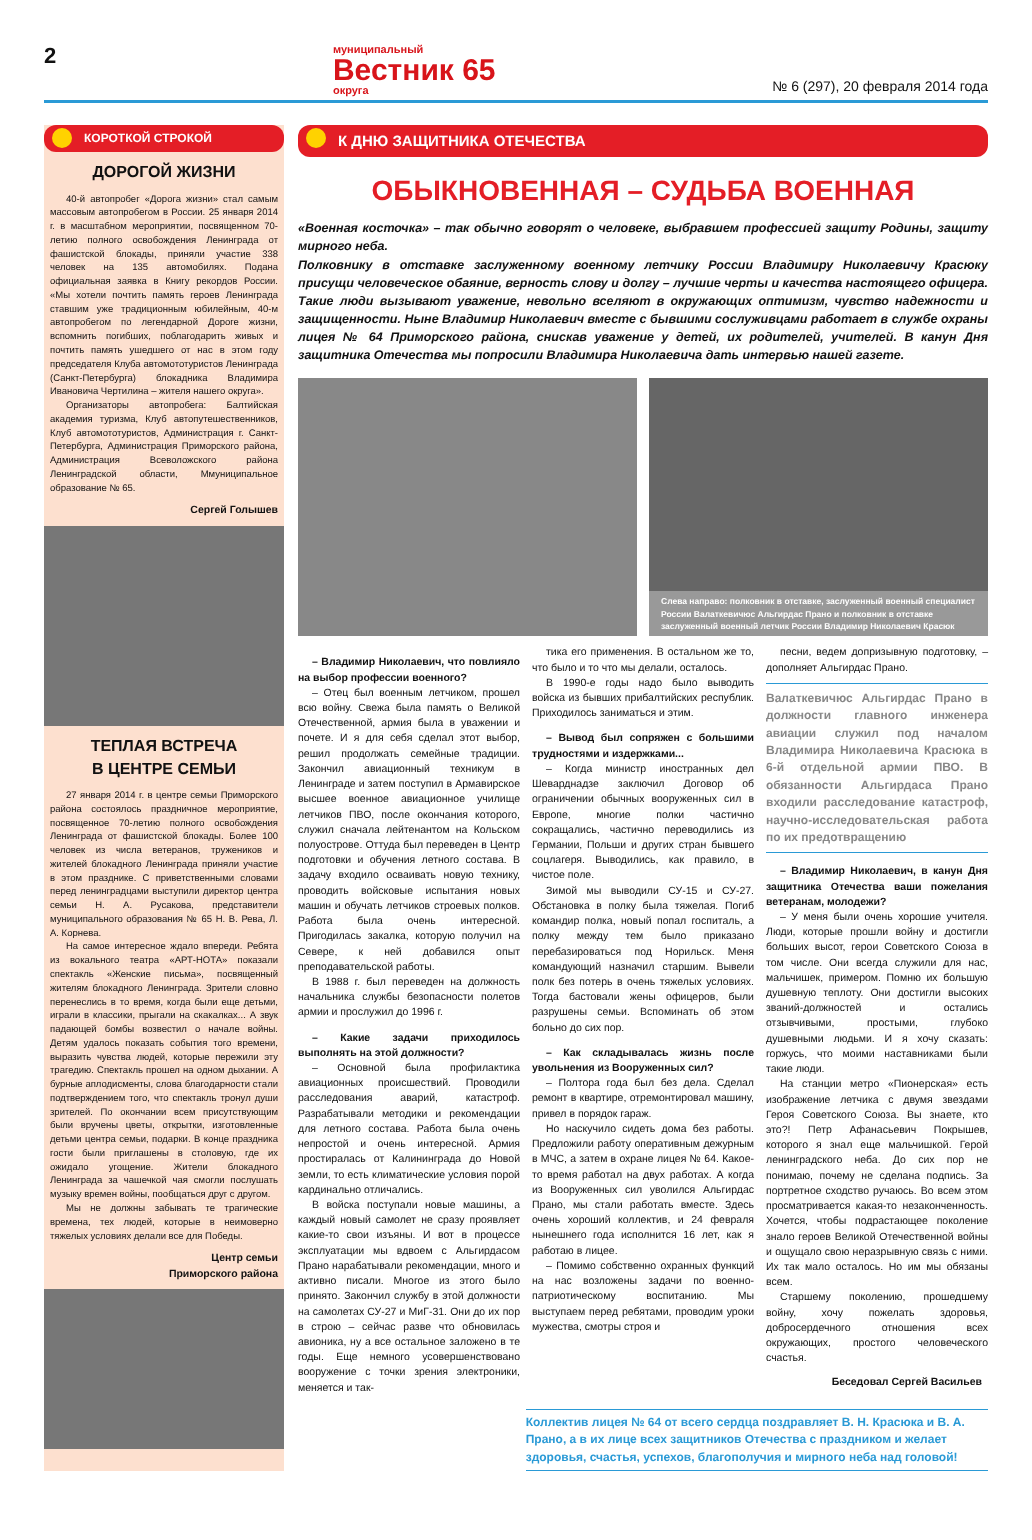2
муниципальный
Вестник 65
округа
№ 6 (297), 20 февраля 2014 года
КОРОТКОЙ СТРОКОЙ
ДОРОГОЙ ЖИЗНИ
40-й автопробег «Дорога жизни» стал самым массовым автопробегом в России. 25 января 2014 г. в масштабном мероприятии, посвященном 70-летию полного освобождения Ленинграда от фашистской блокады, приняли участие 338 человек на 135 автомобилях. Подана официальная заявка в Книгу рекордов России. «Мы хотели почтить память героев Ленинграда ставшим уже традиционным юбилейным, 40-м автопробегом по легендарной Дороге жизни, вспомнить погибших, поблагодарить живых и почтить память ушедшего от нас в этом году председателя Клуба автомототуристов Ленинграда (Санкт-Петербурга) блокадника Владимира Ивановича Чертилина – жителя нашего округа».
Организаторы автопробега: Балтийская академия туризма, Клуб автопутешественников, Клуб автомототуристов, Администрация г. Санкт-Петербурга, Администрация Приморского района, Администрация Всеволожского района Ленинградской области, Ммуниципальное образование № 65.
Сергей Голышев
ТЕПЛАЯ ВСТРЕЧА
В ЦЕНТРЕ СЕМЬИ
27 января 2014 г. в центре семьи Приморского района состоялось праздничное мероприятие, посвященное 70-летию полного освобождения Ленинграда от фашистской блокады. Более 100 человек из числа ветеранов, тружеников и жителей блокадного Ленинграда приняли участие в этом празднике. С приветственными словами перед ленинградцами выступили директор центра семьи Н. А. Русакова, представители муниципального образования № 65 Н. В. Рева, Л. А. Корнева.
На самое интересное ждало впереди. Ребята из вокального театра «АРТ-НОТА» показали спектакль «Женские письма», посвященный жителям блокадного Ленинграда. Зрители словно перенеслись в то время, когда были еще детьми, играли в классики, прыгали на скакалках... А звук падающей бомбы возвестил о начале войны. Детям удалось показать события того времени, выразить чувства людей, которые пережили эту трагедию. Спектакль прошел на одном дыхании. А бурные аплодисменты, слова благодарности стали подтверждением того, что спектакль тронул души зрителей. По окончании всем присутствующим были вручены цветы, открытки, изготовленные детьми центра семьи, подарки. В конце праздника гости были приглашены в столовую, где их ожидало угощение. Жители блокадного Ленинграда за чашечкой чая смогли послушать музыку времен войны, пообщаться друг с другом.
Мы не должны забывать те трагические времена, тех людей, которые в неимоверно тяжелых условиях делали все для Победы.
Центр семьи
Приморского района
К ДНЮ ЗАЩИТНИКА ОТЕЧЕСТВА
ОБЫКНОВЕННАЯ – СУДЬБА ВОЕННАЯ
«Военная косточка» – так обычно говорят о человеке, выбравшем профессией защиту Родины, защиту мирного неба.
Полковнику в отставке заслуженному военному летчику России Владимиру Николаевичу Красюку присущи человеческое обаяние, верность слову и долгу – лучшие черты и качества настоящего офицера. Такие люди вызывают уважение, невольно вселяют в окружающих оптимизм, чувство надежности и защищенности. Ныне Владимир Николаевич вместе с бывшими сослуживцами работает в службе охраны лицея № 64 Приморского района, снискав уважение у детей, их родителей, учителей. В канун Дня защитника Отечества мы попросили Владимира Николаевича дать интервью нашей газете.
Слева направо: полковник в отставке, заслуженный военный специалист России Валаткевичюс Альгирдас Прано и полковник в отставке заслуженный военный летчик России Владимир Николаевич Красюк
– Владимир Николаевич, что повлияло на выбор профессии военного?
– Отец был военным летчиком, прошел всю войну. Свежа была память о Великой Отечественной, армия была в уважении и почете. И я для себя сделал этот выбор, решил продолжать семейные традиции. Закончил авиационный техникум в Ленинграде и затем поступил в Армавирское высшее военное авиационное училище летчиков ПВО, после окончания которого, служил сначала лейтенантом на Кольском полуострове. Оттуда был переведен в Центр подготовки и обучения летного состава. В задачу входило осваивать новую технику, проводить войсковые испытания новых машин и обучать летчиков строевых полков. Работа была очень интересной. Пригодилась закалка, которую получил на Севере, к ней добавился опыт преподавательской работы.
В 1988 г. был переведен на должность начальника службы безопасности полетов армии и прослужил до 1996 г.
– Какие задачи приходилось выполнять на этой должности?
– Основной была профилактика авиационных происшествий. Проводили расследования аварий, катастроф. Разрабатывали методики и рекомендации для летного состава. Работа была очень непростой и очень интересной. Армия простиралась от Калининграда до Новой земли, то есть климатические условия порой кардинально отличались.
В войска поступали новые машины, а каждый новый самолет не сразу проявляет какие-то свои изъяны. И вот в процессе эксплуатации мы вдвоем с Альгирдасом Прано нарабатывали рекомендации, много и активно писали. Многое из этого было принято. Закончил службу в этой должности на самолетах СУ-27 и МиГ-31. Они до их пор в строю – сейчас разве что обновилась авионика, ну а все остальное заложено в те годы. Еще немного усовершенствовано вооружение с точки зрения электроники, меняется и так-
тика его применения. В остальном же то, что было и то что мы делали, осталось.
В 1990-е годы надо было выводить войска из бывших прибалтийских республик. Приходилось заниматься и этим.
– Вывод был сопряжен с большими трудностями и издержками...
– Когда министр иностранных дел Шеварднадзе заключил Договор об ограничении обычных вооруженных сил в Европе, многие полки частично сокращались, частично переводились из Германии, Польши и других стран бывшего соцлагеря. Выводились, как правило, в чистое поле.
Зимой мы выводили СУ-15 и СУ-27. Обстановка в полку была тяжелая. Погиб командир полка, новый попал госпиталь, а полку между тем было приказано перебазироваться под Норильск. Меня командующий назначил старшим. Вывели полк без потерь в очень тяжелых условиях. Тогда бастовали жены офицеров, были разрушены семьи. Вспоминать об этом больно до сих пор.
– Как складывалась жизнь после увольнения из Вооруженных сил?
– Полтора года был без дела. Сделал ремонт в квартире, отремонтировал машину, привел в порядок гараж.
Но наскучило сидеть дома без работы. Предложили работу оперативным дежурным в МЧС, а затем в охране лицея № 64. Какое-то время работал на двух работах. А когда из Вооруженных сил уволился Альгирдас Прано, мы стали работать вместе. Здесь очень хороший коллектив, и 24 февраля нынешнего года исполнится 16 лет, как я работаю в лицее.
– Помимо собственно охранных функций на нас возложены задачи по военно-патриотическому воспитанию. Мы выступаем перед ребятами, проводим уроки мужества, смотры строя и
песни, ведем допризывную подготовку, – дополняет Альгирдас Прано.
Валаткевичюс Альгирдас Прано в должности главного инженера авиации служил под началом Владимира Николаевича Красюка в 6-й отдельной армии ПВО. В обязанности Альгирдаса Прано входили расследование катастроф, научно-исследовательская работа по их предотвращению
– Владимир Николаевич, в канун Дня защитника Отечества ваши пожелания ветеранам, молодежи?
– У меня были очень хорошие учителя. Люди, которые прошли войну и достигли больших высот, герои Советского Союза в том числе. Они всегда служили для нас, мальчишек, примером. Помню их большую душевную теплоту. Они достигли высоких званий-должностей и остались отзывчивыми, простыми, глубоко душевными людьми. И я хочу сказать: горжусь, что моими наставниками были такие люди.
На станции метро «Пионерская» есть изображение летчика с двумя звездами Героя Советского Союза. Вы знаете, кто это?! Петр Афанасьевич Покрышев, которого я знал еще мальчишкой. Герой ленинградского неба. До сих пор не понимаю, почему не сделана подпись. За портретное сходство ручаюсь. Во всем этом просматривается какая-то незаконченность. Хочется, чтобы подрастающее поколение знало героев Великой Отечественной войны и ощущало свою неразрывную связь с ними. Их так мало осталось. Но им мы обязаны всем.
Старшему поколению, прошедшему войну, хочу пожелать здоровья, добросердечного отношения всех окружающих, простого человеческого счастья.
Беседовал Сергей Васильев
Коллектив лицея № 64 от всего сердца поздравляет В. Н. Красюка и В. А. Прано, а в их лице всех защитников Отечества с праздником и желает здоровья, счастья, успехов, благополучия и мирного неба над головой!